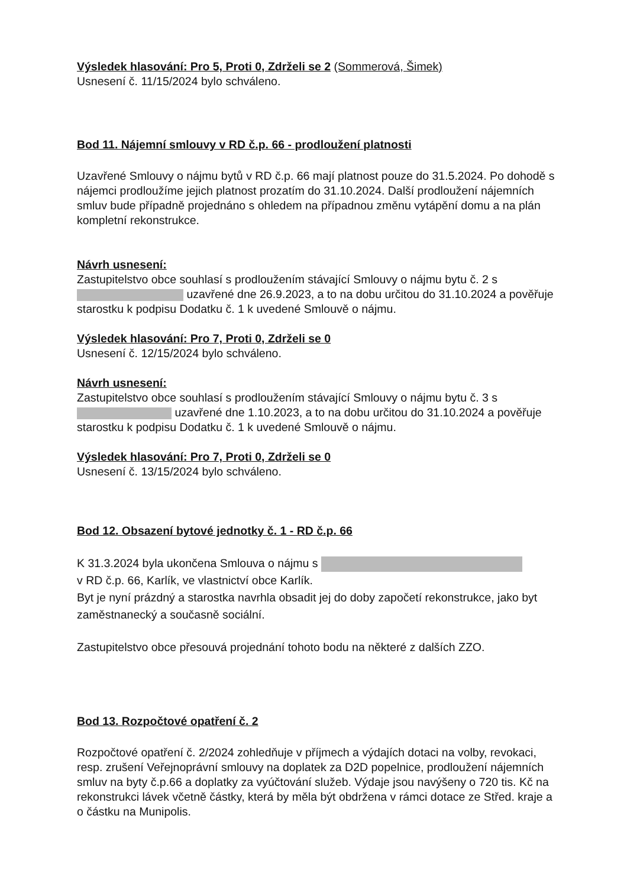Výsledek hlasování: Pro 5, Proti 0, Zdrželi se 2 (Sommerová, Šimek)
Usnesení č. 11/15/2024 bylo schváleno.
Bod 11. Nájemní smlouvy v RD č.p. 66 - prodloužení platnosti
Uzavřené Smlouvy o nájmu bytů v RD č.p. 66 mají platnost pouze do 31.5.2024. Po dohodě s nájemci prodloužíme jejich platnost prozatím do 31.10.2024. Další prodloužení nájemních smluv bude případně projednáno s ohledem na případnou změnu vytápění domu a na plán kompletní rekonstrukce.
Návrh usnesení:
Zastupitelstvo obce souhlasí s prodloužením stávající Smlouvy o nájmu bytu č. 2 s uzavřené dne 26.9.2023, a to na dobu určitou do 31.10.2024 a pověřuje starostku k podpisu Dodatku č. 1 k uvedené Smlouvě o nájmu.
Výsledek hlasování: Pro 7, Proti 0, Zdrželi se 0
Usnesení č. 12/15/2024 bylo schváleno.
Návrh usnesení:
Zastupitelstvo obce souhlasí s prodloužením stávající Smlouvy o nájmu bytu č. 3 s uzavřené dne 1.10.2023, a to na dobu určitou do 31.10.2024 a pověřuje starostku k podpisu Dodatku č. 1 k uvedené Smlouvě o nájmu.
Výsledek hlasování: Pro 7, Proti 0, Zdrželi se 0
Usnesení č. 13/15/2024 bylo schváleno.
Bod 12. Obsazení bytové jednotky č. 1 - RD č.p. 66
K 31.3.2024 byla ukončena Smlouva o nájmu s
v RD č.p. 66, Karlík, ve vlastnictví obce Karlík.
Byt je nyní prázdný a starostka navrhla obsadit jej do doby započetí rekonstrukce, jako byt zaměstnanecký a současně sociální.
Zastupitelstvo obce přesouvá projednání tohoto bodu na některé z dalších ZZO.
Bod 13. Rozpočtové opatření č. 2
Rozpočtové opatření č. 2/2024 zohledňuje v příjmech a výdajích dotaci na volby, revokaci, resp. zrušení Veřejnoprávní smlouvy na doplatek za D2D popelnice, prodloužení nájemních smluv na byty č.p.66 a doplatky za vyúčtování služeb. Výdaje jsou navýšeny o 720 tis. Kč na rekonstrukci lávek včetně částky, která by měla být obdržena v rámci dotace ze Střed. kraje a o částku na Munipolis.